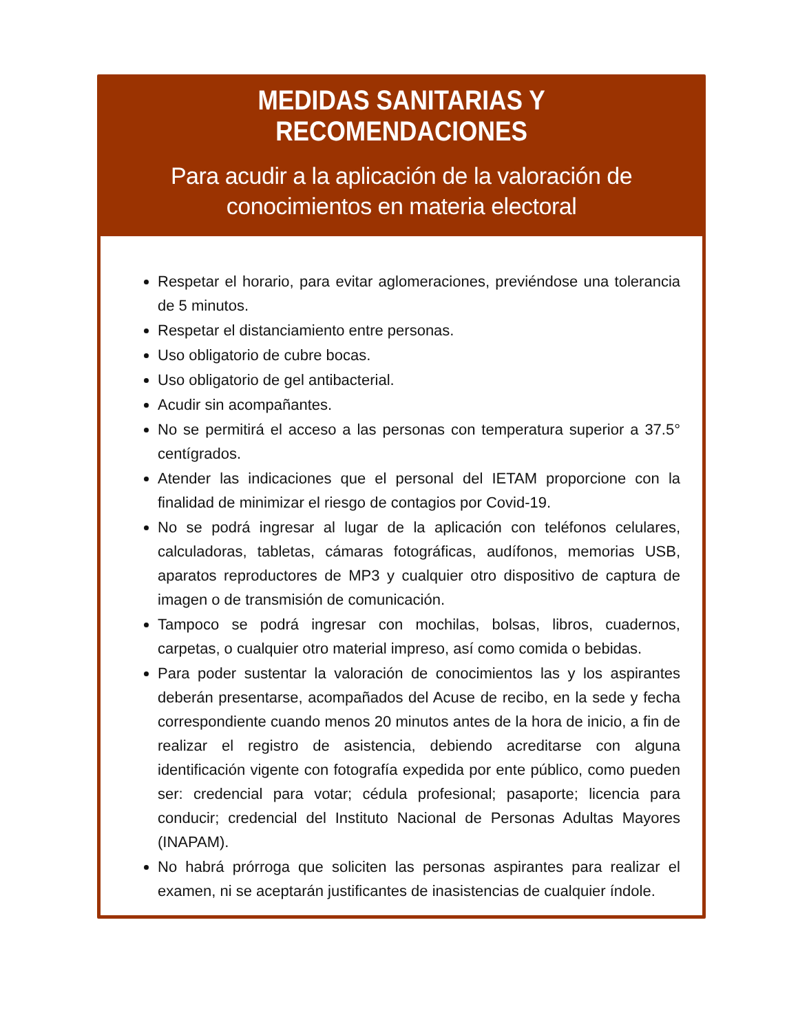MEDIDAS SANITARIAS Y RECOMENDACIONES
Para acudir a la aplicación de la valoración de conocimientos en materia electoral
Respetar el horario, para evitar aglomeraciones, previéndose una tolerancia de 5 minutos.
Respetar el distanciamiento entre personas.
Uso obligatorio de cubre bocas.
Uso obligatorio de gel antibacterial.
Acudir sin acompañantes.
No se permitirá el acceso a las personas con temperatura superior a 37.5° centígrados.
Atender las indicaciones que el personal del IETAM proporcione con la finalidad de minimizar el riesgo de contagios por Covid-19.
No se podrá ingresar al lugar de la aplicación con teléfonos celulares, calculadoras, tabletas, cámaras fotográficas, audífonos, memorias USB, aparatos reproductores de MP3 y cualquier otro dispositivo de captura de imagen o de transmisión de comunicación.
Tampoco se podrá ingresar con mochilas, bolsas, libros, cuadernos, carpetas, o cualquier otro material impreso, así como comida o bebidas.
Para poder sustentar la valoración de conocimientos las y los aspirantes deberán presentarse, acompañados del Acuse de recibo, en la sede y fecha correspondiente cuando menos 20 minutos antes de la hora de inicio, a fin de realizar el registro de asistencia, debiendo acreditarse con alguna identificación vigente con fotografía expedida por ente público, como pueden ser: credencial para votar; cédula profesional; pasaporte; licencia para conducir; credencial del Instituto Nacional de Personas Adultas Mayores (INAPAM).
No habrá prórroga que soliciten las personas aspirantes para realizar el examen, ni se aceptarán justificantes de inasistencias de cualquier índole.